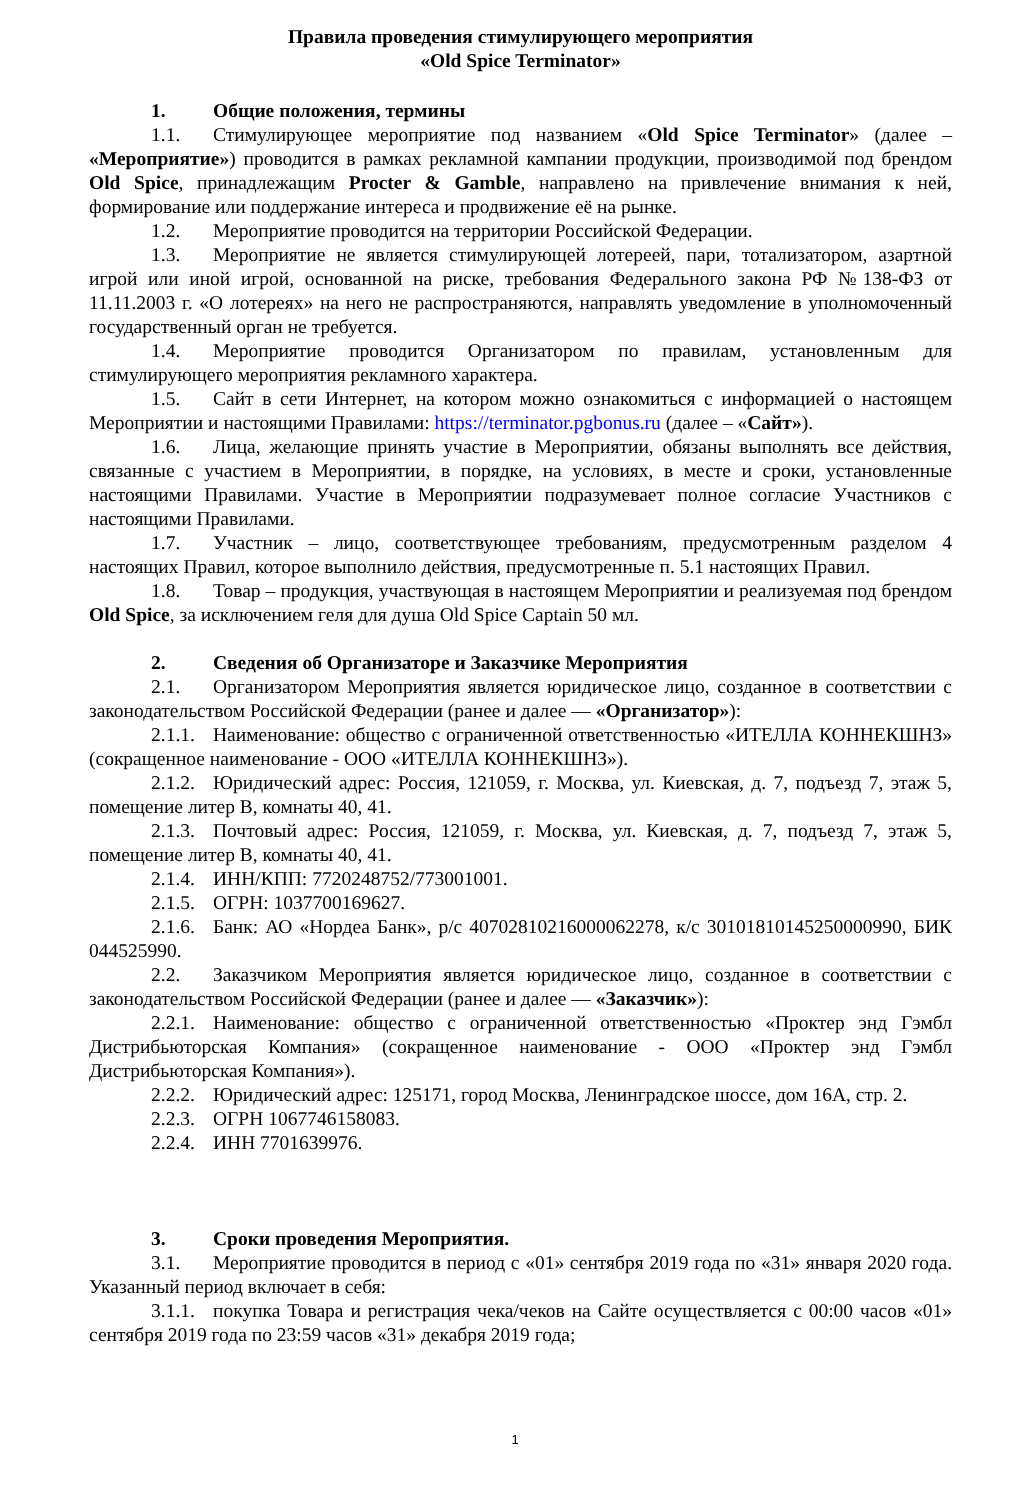Правила проведения стимулирующего мероприятия
«Old Spice Terminator»
1. Общие положения, термины
1.1. Стимулирующее мероприятие под названием «Old Spice Terminator» (далее – «Мероприятие») проводится в рамках рекламной кампании продукции, производимой под брендом Old Spice, принадлежащим Procter & Gamble, направлено на привлечение внимания к ней, формирование или поддержание интереса и продвижение её на рынке.
1.2. Мероприятие проводится на территории Российской Федерации.
1.3. Мероприятие не является стимулирующей лотереей, пари, тотализатором, азартной игрой или иной игрой, основанной на риске, требования Федерального закона РФ №138-ФЗ от 11.11.2003 г. «О лотереях» на него не распространяются, направлять уведомление в уполномоченный государственный орган не требуется.
1.4. Мероприятие проводится Организатором по правилам, установленным для стимулирующего мероприятия рекламного характера.
1.5. Сайт в сети Интернет, на котором можно ознакомиться с информацией о настоящем Мероприятии и настоящими Правилами: https://terminator.pgbonus.ru (далее – «Сайт»).
1.6. Лица, желающие принять участие в Мероприятии, обязаны выполнять все действия, связанные с участием в Мероприятии, в порядке, на условиях, в месте и сроки, установленные настоящими Правилами. Участие в Мероприятии подразумевает полное согласие Участников с настоящими Правилами.
1.7. Участник – лицо, соответствующее требованиям, предусмотренным разделом 4 настоящих Правил, которое выполнило действия, предусмотренные п. 5.1 настоящих Правил.
1.8. Товар – продукция, участвующая в настоящем Мероприятии и реализуемая под брендом Old Spice, за исключением геля для душа Old Spice Captain 50 мл.
2. Сведения об Организаторе и Заказчике Мероприятия
2.1. Организатором Мероприятия является юридическое лицо, созданное в соответствии с законодательством Российской Федерации (ранее и далее — «Организатор»):
2.1.1. Наименование: общество с ограниченной ответственностью «ИТЕЛЛА КОННЕКШНЗ» (сокращенное наименование - ООО «ИТЕЛЛА КОННЕКШНЗ»).
2.1.2. Юридический адрес: Россия, 121059, г. Москва, ул. Киевская, д. 7, подъезд 7, этаж 5, помещение литер В, комнаты 40, 41.
2.1.3. Почтовый адрес: Россия, 121059, г. Москва, ул. Киевская, д. 7, подъезд 7, этаж 5, помещение литер В, комнаты 40, 41.
2.1.4. ИНН/КПП: 7720248752/773001001.
2.1.5. ОГРН: 1037700169627.
2.1.6. Банк: АО «Нордеа Банк», р/с 40702810216000062278, к/с 30101810145250000990, БИК 044525990.
2.2. Заказчиком Мероприятия является юридическое лицо, созданное в соответствии с законодательством Российской Федерации (ранее и далее — «Заказчик»):
2.2.1. Наименование: общество с ограниченной ответственностью «Проктер энд Гэмбл Дистрибьюторская Компания» (сокращенное наименование - ООО «Проктер энд Гэмбл Дистрибьюторская Компания»).
2.2.2. Юридический адрес: 125171, город Москва, Ленинградское шоссе, дом 16А, стр. 2.
2.2.3. ОГРН 1067746158083.
2.2.4. ИНН 7701639976.
3. Сроки проведения Мероприятия.
3.1. Мероприятие проводится в период с «01» сентября 2019 года по «31» января 2020 года. Указанный период включает в себя:
3.1.1. покупка Товара и регистрация чека/чеков на Сайте осуществляется с 00:00 часов «01» сентября 2019 года по 23:59 часов «31» декабря 2019 года;
1